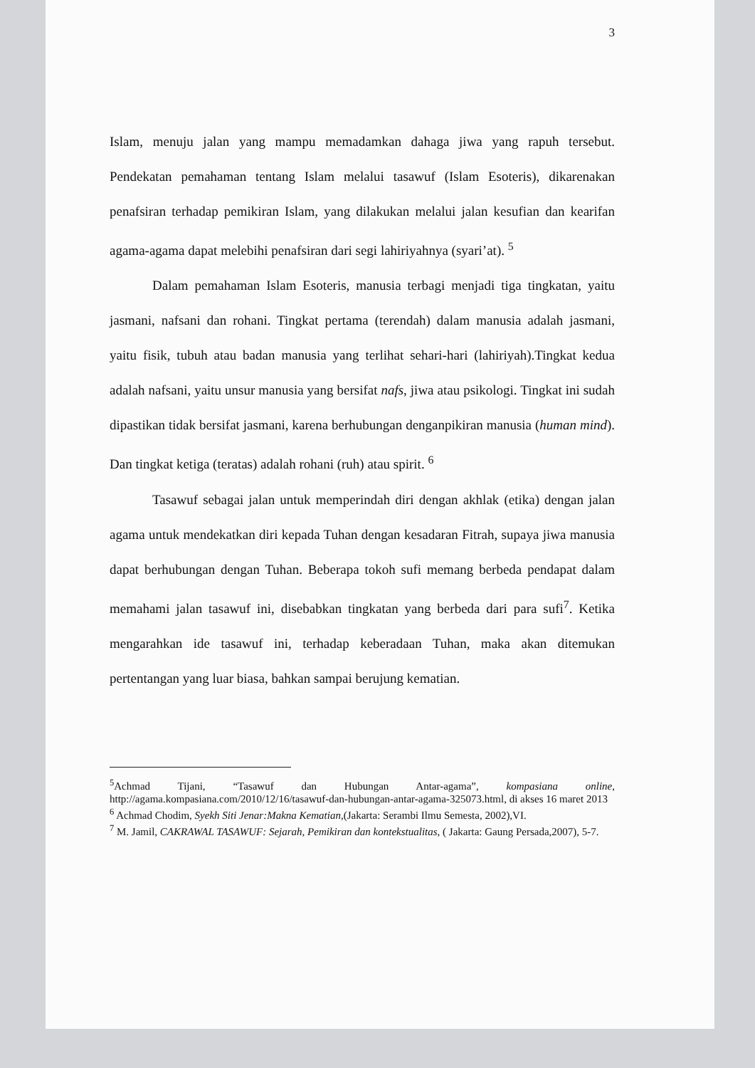3
Islam, menuju jalan yang mampu memadamkan dahaga jiwa yang rapuh tersebut. Pendekatan pemahaman tentang Islam melalui tasawuf (Islam Esoteris), dikarenakan penafsiran terhadap pemikiran Islam, yang dilakukan melalui jalan kesufian dan kearifan agama-agama dapat melebihi penafsiran dari segi lahiriyahnya (syari’at). <sup>5</sup>
Dalam pemahaman Islam Esoteris, manusia terbagi menjadi tiga tingkatan, yaitu jasmani, nafsani dan rohani. Tingkat pertama (terendah) dalam manusia adalah jasmani, yaitu fisik, tubuh atau badan manusia yang terlihat sehari-hari (lahiriyah).Tingkat kedua adalah nafsani, yaitu unsur manusia yang bersifat nafs, jiwa atau psikologi. Tingkat ini sudah dipastikan tidak bersifat jasmani, karena berhubungan denganpikiran manusia (human mind). Dan tingkat ketiga (teratas) adalah rohani (ruh) atau spirit. <sup>6</sup>
Tasawuf sebagai jalan untuk memperindah diri dengan akhlak (etika) dengan jalan agama untuk mendekatkan diri kepada Tuhan dengan kesadaran Fitrah, supaya jiwa manusia dapat berhubungan dengan Tuhan. Beberapa tokoh sufi memang berbeda pendapat dalam memahami jalan tasawuf ini, disebabkan tingkatan yang berbeda dari para sufi<sup>7</sup>. Ketika mengarahkan ide tasawuf ini, terhadap keberadaan Tuhan, maka akan ditemukan pertentangan yang luar biasa, bahkan sampai berujung kematian.
<sup>5</sup> Achmad Tijani, “Tasawuf dan Hubungan Antar-agama”, kompasiana online, http://agama.kompasiana.com/2010/12/16/tasawuf-dan-hubungan-antar-agama-325073.html, di akses 16 maret 2013
<sup>6</sup> Achmad Chodim, Syekh Siti Jenar:Makna Kematian,(Jakarta: Serambi Ilmu Semesta, 2002),VI.
<sup>7</sup> M. Jamil, CAKRAWAL TASAWUF: Sejarah, Pemikiran dan kontekstualitas, ( Jakarta: Gaung Persada,2007), 5-7.